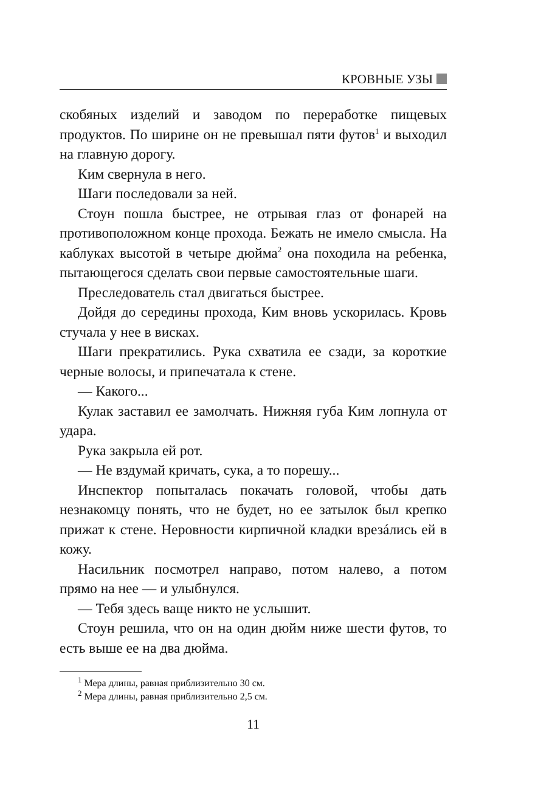КРОВНЫЕ УЗЫ
скобяных изделий и заводом по переработке пищевых продуктов. По ширине он не превышал пяти футов<sup>1</sup> и выходил на главную дорогу.
Ким свернула в него.
Шаги последовали за ней.
Стоун пошла быстрее, не отрывая глаз от фонарей на противоположном конце прохода. Бежать не имело смысла. На каблуках высотой в четыре дюйма<sup>2</sup> она походила на ребенка, пытающегося сделать свои первые самостоятельные шаги.
Преследователь стал двигаться быстрее.
Дойдя до середины прохода, Ким вновь ускорилась. Кровь стучала у нее в висках.
Шаги прекратились. Рука схватила ее сзади, за короткие черные волосы, и припечатала к стене.
— Какого...
Кулак заставил ее замолчать. Нижняя губа Ким лопнула от удара.
Рука закрыла ей рот.
— Не вздумай кричать, сука, а то порешу...
Инспектор попыталась покачать головой, чтобы дать незнакомцу понять, что не будет, но ее затылок был крепко прижат к стене. Неровности кирпичной кладки врезáлись ей в кожу.
Насильник посмотрел направо, потом налево, а потом прямо на нее — и улыбнулся.
— Тебя здесь ваще никто не услышит.
Стоун решила, что он на один дюйм ниже шести футов, то есть выше ее на два дюйма.
<sup>1</sup> Мера длины, равная приблизительно 30 см.
<sup>2</sup> Мера длины, равная приблизительно 2,5 см.
11